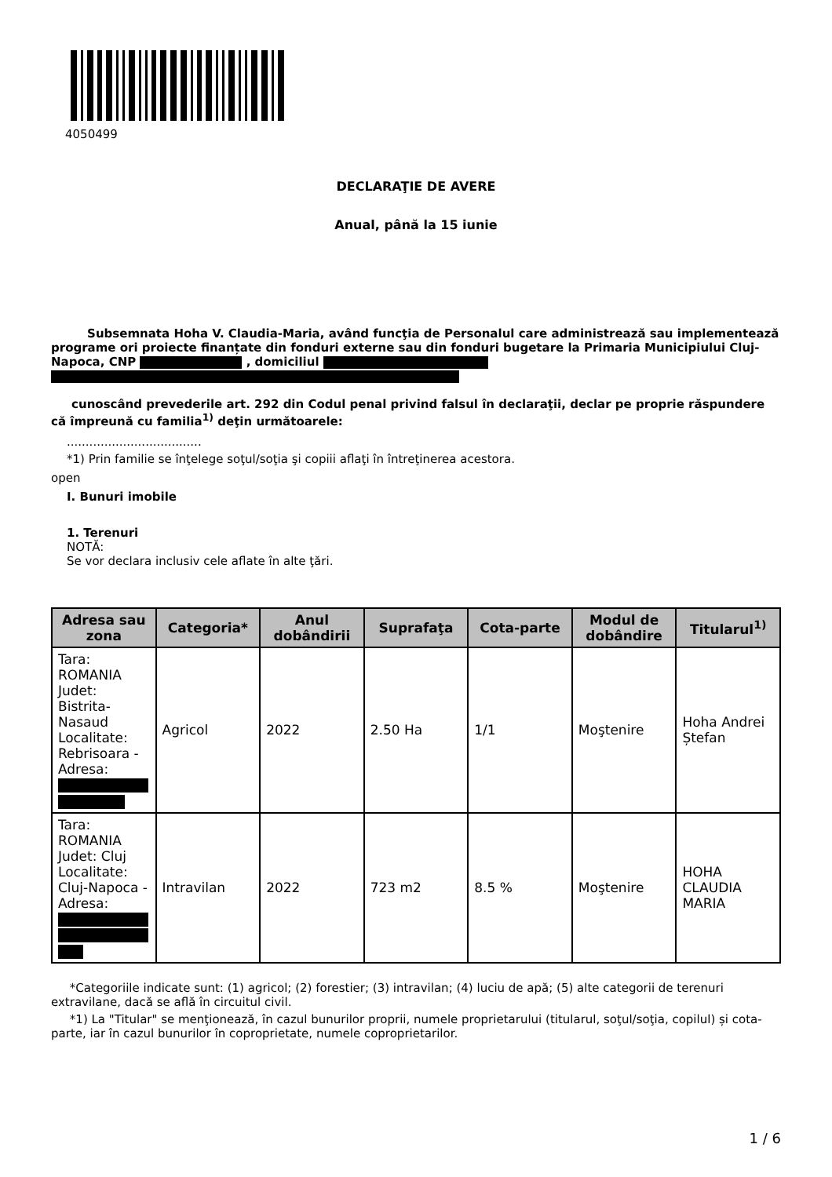4050499
DECLARAŢIE DE AVERE
Anual, până la 15 iunie
Subsemnata Hoha V. Claudia-Maria, având funcţia de Personalul care administrează sau implementează programe ori proiecte finanțate din fonduri externe sau din fonduri bugetare la Primaria Municipiului Cluj-Napoca, CNP , domiciliul
cunoscând prevederile art. 292 din Codul penal privind falsul în declaraţii, declar pe proprie răspundere că împreună cu familia<sup>1)</sup> deţin următoarele:
....................................
*1) Prin familie se înţelege soţul/soţia şi copiii aflaţi în întreţinerea acestora.
open
I. Bunuri imobile
1. Terenuri
NOTĂ:
Se vor declara inclusiv cele aflate în alte ţări.
| Adresa sau zona | Categoria* | Anul dobândirii | Suprafaţa | Cota-parte | Modul de dobândire | Titularul<sup>1)</sup> |
| --- | --- | --- | --- | --- | --- | --- |
| Tara: ROMANIA Judet: Bistrita-Nasaud Localitate: Rebrisoara - Adresa: | Agricol | 2022 | 2.50 Ha | 1/1 | Moştenire | Hoha Andrei Ștefan |
| Tara: ROMANIA Judet: Cluj Localitate: Cluj-Napoca - Adresa: | Intravilan | 2022 | 723 m2 | 8.5 % | Moştenire | HOHA CLAUDIA MARIA |
*Categoriile indicate sunt: (1) agricol; (2) forestier; (3) intravilan; (4) luciu de apă; (5) alte categorii de terenuri extravilane, dacă se află în circuitul civil.
*1) La "Titular" se menţionează, în cazul bunurilor proprii, numele proprietarului (titularul, soţul/soţia, copilul) și cota-parte, iar în cazul bunurilor în coproprietate, numele coproprietarilor.
1 / 6